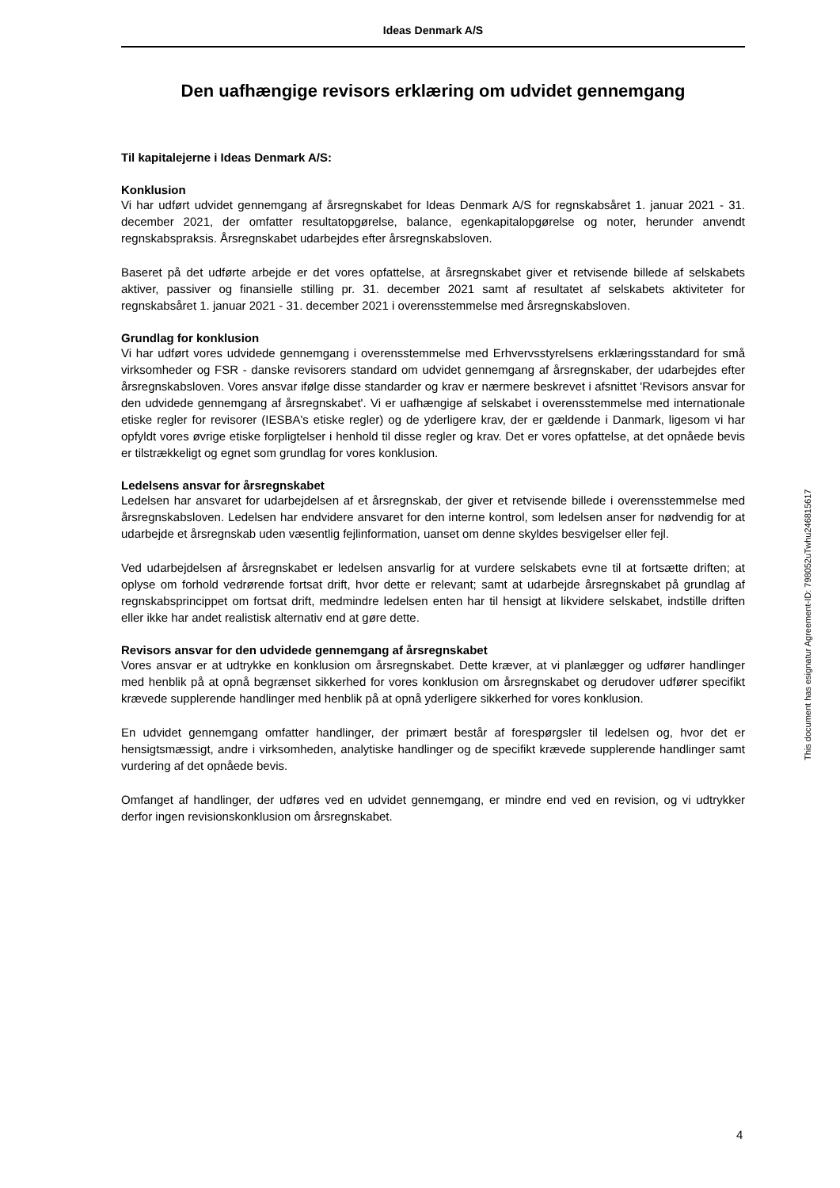Ideas Denmark A/S
Den uafhængige revisors erklæring om udvidet gennemgang
Til kapitalejerne i Ideas Denmark A/S:
Konklusion
Vi har udført udvidet gennemgang af årsregnskabet for Ideas Denmark A/S for regnskabsåret 1. januar 2021 - 31. december 2021, der omfatter resultatopgørelse, balance, egenkapitalopgørelse og noter, herunder anvendt regnskabspraksis. Årsregnskabet udarbejdes efter årsregnskabsloven.
Baseret på det udførte arbejde er det vores opfattelse, at årsregnskabet giver et retvisende billede af selskabets aktiver, passiver og finansielle stilling pr. 31. december 2021 samt af resultatet af selskabets aktiviteter for regnskabsåret 1. januar 2021 - 31. december 2021 i overensstemmelse med årsregnskabsloven.
Grundlag for konklusion
Vi har udført vores udvidede gennemgang i overensstemmelse med Erhvervsstyrelsens erklæringsstandard for små virksomheder og FSR - danske revisorers standard om udvidet gennemgang af årsregnskaber, der udarbejdes efter årsregnskabsloven. Vores ansvar ifølge disse standarder og krav er nærmere beskrevet i afsnittet 'Revisors ansvar for den udvidede gennemgang af årsregnskabet'. Vi er uafhængige af selskabet i overensstemmelse med internationale etiske regler for revisorer (IESBA's etiske regler) og de yderligere krav, der er gældende i Danmark, ligesom vi har opfyldt vores øvrige etiske forpligtelser i henhold til disse regler og krav. Det er vores opfattelse, at det opnåede bevis er tilstrækkeligt og egnet som grundlag for vores konklusion.
Ledelsens ansvar for årsregnskabet
Ledelsen har ansvaret for udarbejdelsen af et årsregnskab, der giver et retvisende billede i overensstemmelse med årsregnskabsloven. Ledelsen har endvidere ansvaret for den interne kontrol, som ledelsen anser for nødvendig for at udarbejde et årsregnskab uden væsentlig fejlinformation, uanset om denne skyldes besvigelser eller fejl.
Ved udarbejdelsen af årsregnskabet er ledelsen ansvarlig for at vurdere selskabets evne til at fortsætte driften; at oplyse om forhold vedrørende fortsat drift, hvor dette er relevant; samt at udarbejde årsregnskabet på grundlag af regnskabsprincippet om fortsat drift, medmindre ledelsen enten har til hensigt at likvidere selskabet, indstille driften eller ikke har andet realistisk alternativ end at gøre dette.
Revisors ansvar for den udvidede gennemgang af årsregnskabet
Vores ansvar er at udtrykke en konklusion om årsregnskabet. Dette kræver, at vi planlægger og udfører handlinger med henblik på at opnå begrænset sikkerhed for vores konklusion om årsregnskabet og derudover udfører specifikt krævede supplerende handlinger med henblik på at opnå yderligere sikkerhed for vores konklusion.
En udvidet gennemgang omfatter handlinger, der primært består af forespørgsler til ledelsen og, hvor det er hensigtsmæssigt, andre i virksomheden, analytiske handlinger og de specifikt krævede supplerende handlinger samt vurdering af det opnåede bevis.
Omfanget af handlinger, der udføres ved en udvidet gennemgang, er mindre end ved en revision, og vi udtrykker derfor ingen revisionskonklusion om årsregnskabet.
This document has esignatur Agreement-ID: 798052uTwhu246815617
4